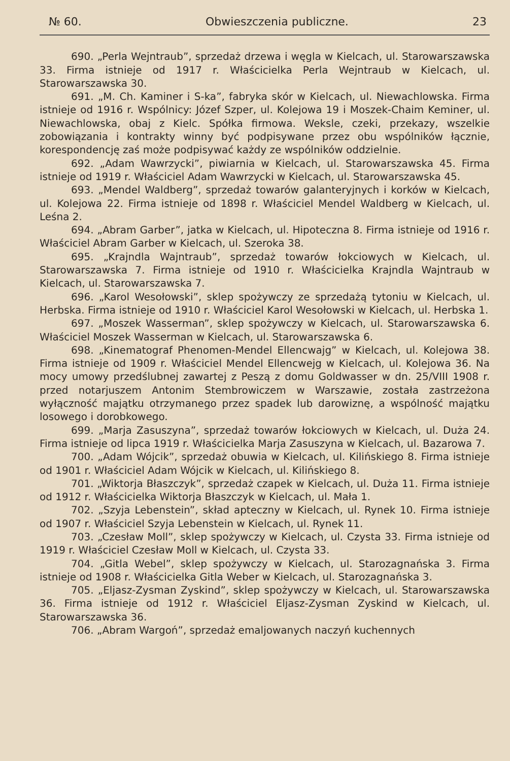№ 60. Obwieszczenia publiczne. 23
690. „Perla Wejntraub”, sprzedaż drzewa i węgla w Kielcach, ul. Starowarszawska 33. Firma istnieje od 1917 r. Właścicielka Perla Wejntraub w Kielcach, ul. Starowarszawska 30.
691. „M. Ch. Kaminer i S-ka”, fabryka skór w Kielcach, ul. Niewachlowska. Firma istnieje od 1916 r. Wspólnicy: Józef Szper, ul. Kolejowa 19 i Moszek-Chaim Keminer, ul. Niewachlowska, obaj z Kielc. Spółka firmowa. Weksle, czeki, przekazy, wszelkie zobowiązania i kontrakty winny być podpisywane przez obu wspólników łącznie, korespondencję zaś może podpisywać każdy ze wspólników oddzielnie.
692. „Adam Wawrzycki”, piwiarnia w Kielcach, ul. Starowarszawska 45. Firma istnieje od 1919 r. Właściciel Adam Wawrzycki w Kielcach, ul. Starowarszawska 45.
693. „Mendel Waldberg”, sprzedaż towarów galanteryjnych i korków w Kielcach, ul. Kolejowa 22. Firma istnieje od 1898 r. Właściciel Mendel Waldberg w Kielcach, ul. Leśna 2.
694. „Abram Garber”, jatka w Kielcach, ul. Hipoteczna 8. Firma istnieje od 1916 r. Właściciel Abram Garber w Kielcach, ul. Szeroka 38.
695. „Krajndla Wajntraub”, sprzedaż towarów łokciowych w Kielcach, ul. Starowarszawska 7. Firma istnieje od 1910 r. Właścicielka Krajndla Wajntraub w Kielcach, ul. Starowarszawska 7.
696. „Karol Wesołowski”, sklep spożywczy ze sprzedażą tytoniu w Kielcach, ul. Herbska. Firma istnieje od 1910 r. Właściciel Karol Wesołowski w Kielcach, ul. Herbska 1.
697. „Moszek Wasserman”, sklep spożywczy w Kielcach, ul. Starowarszawska 6. Właściciel Moszek Wasserman w Kielcach, ul. Starowarszawska 6.
698. „Kinematograf Phenomen-Mendel Ellencwajg” w Kielcach, ul. Kolejowa 38. Firma istnieje od 1909 r. Właściciel Mendel Ellencwejg w Kielcach, ul. Kolejowa 36. Na mocy umowy przedślubnej zawartej z Peszą z domu Goldwasser w dn. 25/VIII 1908 r. przed notarjuszem Antonim Stembrowiczem w Warszawie, została zastrzeżona wyłączność majątku otrzymanego przez spadek lub darowiznę, a wspólność majątku losowego i dorobkowego.
699. „Marja Zasuszyna”, sprzedaż towarów łokciowych w Kielcach, ul. Duża 24. Firma istnieje od lipca 1919 r. Właścicielka Marja Zasuszyna w Kielcach, ul. Bazarowa 7.
700. „Adam Wójcik”, sprzedaż obuwia w Kielcach, ul. Kilińskiego 8. Firma istnieje od 1901 r. Właściciel Adam Wójcik w Kielcach, ul. Kilińskiego 8.
701. „Wiktorja Błaszczyk”, sprzedaż czapek w Kielcach, ul. Duża 11. Firma istnieje od 1912 r. Właścicielka Wiktorja Błaszczyk w Kielcach, ul. Mała 1.
702. „Szyja Lebenstein”, skład apteczny w Kielcach, ul. Rynek 10. Firma istnieje od 1907 r. Właściciel Szyja Lebenstein w Kielcach, ul. Rynek 11.
703. „Czesław Moll”, sklep spożywczy w Kielcach, ul. Czysta 33. Firma istnieje od 1919 r. Właściciel Czesław Moll w Kielcach, ul. Czysta 33.
704. „Gitla Webel”, sklep spożywczy w Kielcach, ul. Starozagnańska 3. Firma istnieje od 1908 r. Właścicielka Gitla Weber w Kielcach, ul. Starozagnańska 3.
705. „Eljasz-Zysman Zyskind”, sklep spożywczy w Kielcach, ul. Starowarszawska 36. Firma istnieje od 1912 r. Właściciel Eljasz-Zysman Zyskind w Kielcach, ul. Starowarszawska 36.
706. „Abram Wargoń”, sprzedaż emaljowanych naczyń kuchennych